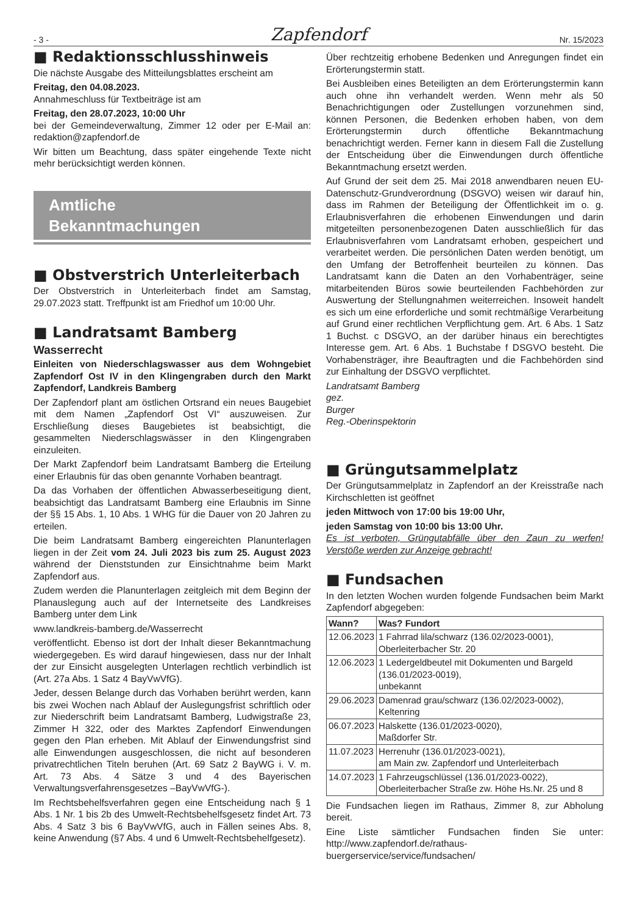- 3 - Zapfendorf Nr. 15/2023
■ Redaktionsschlusshinweis
Die nächste Ausgabe des Mitteilungsblattes erscheint am
Freitag, den 04.08.2023.
Annahmeschluss für Textbeiträge ist am
Freitag, den 28.07.2023, 10:00 Uhr
bei der Gemeindeverwaltung, Zimmer 12 oder per E-Mail an: redaktion@zapfendorf.de
Wir bitten um Beachtung, dass später eingehende Texte nicht mehr berücksichtigt werden können.
Amtliche
Bekanntmachungen
■ Obstverstrich Unterleiterbach
Der Obstverstrich in Unterleiterbach findet am Samstag, 29.07.2023 statt. Treffpunkt ist am Friedhof um 10:00 Uhr.
■ Landratsamt Bamberg
Wasserrecht
Einleiten von Niederschlagswasser aus dem Wohngebiet Zapfendorf Ost IV in den Klingengraben durch den Markt Zapfendorf, Landkreis Bamberg
Der Zapfendorf plant am östlichen Ortsrand ein neues Baugebiet mit dem Namen „Zapfendorf Ost VI“ auszuweisen. Zur Erschließung dieses Baugebietes ist beabsichtigt, die gesammelten Niederschlagswässer in den Klingengraben einzuleiten.
Der Markt Zapfendorf beim Landratsamt Bamberg die Erteilung einer Erlaubnis für das oben genannte Vorhaben beantragt.
Da das Vorhaben der öffentlichen Abwasserbeseitigung dient, beabsichtigt das Landratsamt Bamberg eine Erlaubnis im Sinne der §§ 15 Abs. 1, 10 Abs. 1 WHG für die Dauer von 20 Jahren zu erteilen.
Die beim Landratsamt Bamberg eingereichten Planunterlagen liegen in der Zeit vom 24. Juli 2023 bis zum 25. August 2023 während der Dienststunden zur Einsichtnahme beim Markt Zapfendorf aus.
Zudem werden die Planunterlagen zeitgleich mit dem Beginn der Planauslegung auch auf der Internetseite des Landkreises Bamberg unter dem Link
www.landkreis-bamberg.de/Wasserrecht
veröffentlicht. Ebenso ist dort der Inhalt dieser Bekanntmachung wiedergegeben. Es wird darauf hingewiesen, dass nur der Inhalt der zur Einsicht ausgelegten Unterlagen rechtlich verbindlich ist (Art. 27a Abs. 1 Satz 4 BayVwVfG).
Jeder, dessen Belange durch das Vorhaben berührt werden, kann bis zwei Wochen nach Ablauf der Auslegungsfrist schriftlich oder zur Niederschrift beim Landratsamt Bamberg, Ludwigstraße 23, Zimmer H 322, oder des Marktes Zapfendorf Einwendungen gegen den Plan erheben. Mit Ablauf der Einwendungsfrist sind alle Einwendungen ausgeschlossen, die nicht auf besonderen privatrechtlichen Titeln beruhen (Art. 69 Satz 2 BayWG i. V. m. Art. 73 Abs. 4 Sätze 3 und 4 des Bayerischen Verwaltungsverfahrensgesetzes –BayVwVfG-).
Im Rechtsbehelfsverfahren gegen eine Entscheidung nach § 1 Abs. 1 Nr. 1 bis 2b des Umwelt-Rechtsbehelfsgesetz findet Art. 73 Abs. 4 Satz 3 bis 6 BayVwVfG, auch in Fällen seines Abs. 8, keine Anwendung (§7 Abs. 4 und 6 Umwelt-Rechtsbehelfgesetz).
Über rechtzeitig erhobene Bedenken und Anregungen findet ein Erörterungstermin statt.
Bei Ausbleiben eines Beteiligten an dem Erörterungstermin kann auch ohne ihn verhandelt werden. Wenn mehr als 50 Benachrichtigungen oder Zustellungen vorzunehmen sind, können Personen, die Bedenken erhoben haben, von dem Erörterungstermin durch öffentliche Bekanntmachung benachrichtigt werden. Ferner kann in diesem Fall die Zustellung der Entscheidung über die Einwendungen durch öffentliche Bekanntmachung ersetzt werden.
Auf Grund der seit dem 25. Mai 2018 anwendbaren neuen EU-Datenschutz-Grundverordnung (DSGVO) weisen wir darauf hin, dass im Rahmen der Beteiligung der Öffentlichkeit im o. g. Erlaubnisverfahren die erhobenen Einwendungen und darin mitgeteilten personenbezogenen Daten ausschließlich für das Erlaubnisverfahren vom Landratsamt erhoben, gespeichert und verarbeitet werden. Die persönlichen Daten werden benötigt, um den Umfang der Betroffenheit beurteilen zu können. Das Landratsamt kann die Daten an den Vorhabenträger, seine mitarbeitenden Büros sowie beurteilenden Fachbehörden zur Auswertung der Stellungnahmen weiterreichen. Insoweit handelt es sich um eine erforderliche und somit rechtmäßige Verarbeitung auf Grund einer rechtlichen Verpflichtung gem. Art. 6 Abs. 1 Satz 1 Buchst. c DSGVO, an der darüber hinaus ein berechtigtes Interesse gem. Art. 6 Abs. 1 Buchstabe f DSGVO besteht. Die Vorhabensträger, ihre Beauftragten und die Fachbehörden sind zur Einhaltung der DSGVO verpflichtet.
Landratsamt Bamberg
gez.
Burger
Reg.-Oberinspektorin
■ Grüngutsammelplatz
Der Grüngutsammelplatz in Zapfendorf an der Kreisstraße nach Kirchschletten ist geöffnet
jeden Mittwoch von 17:00 bis 19:00 Uhr,
jeden Samstag von 10:00 bis 13:00 Uhr.
Es ist verboten, Grüngutabfälle über den Zaun zu werfen! Verstöße werden zur Anzeige gebracht!
■ Fundsachen
In den letzten Wochen wurden folgende Fundsachen beim Markt Zapfendorf abgegeben:
| Wann? | Was? Fundort |
| --- | --- |
| 12.06.2023 | 1 Fahrrad lila/schwarz (136.02/2023-0001), Oberleiterbacher Str. 20 |
| 12.06.2023 | 1 Ledergeldbeutel mit Dokumenten und Bargeld (136.01/2023-0019), unbekannt |
| 29.06.2023 | Damenrad grau/schwarz (136.02/2023-0002), Keltenring |
| 06.07.2023 | Halskette (136.01/2023-0020), Maßdorfer Str. |
| 11.07.2023 | Herrenuhr (136.01/2023-0021), am Main zw. Zapfendorf und Unterleiterbach |
| 14.07.2023 | 1 Fahrzeugschlüssel (136.01/2023-0022), Oberleiterbacher Straße zw. Höhe Hs.Nr. 25 und 8 |
Die Fundsachen liegen im Rathaus, Zimmer 8, zur Abholung bereit.
Eine Liste sämtlicher Fundsachen finden Sie unter: http://www.zapfendorf.de/rathaus-buergerservice/service/fundsachen/